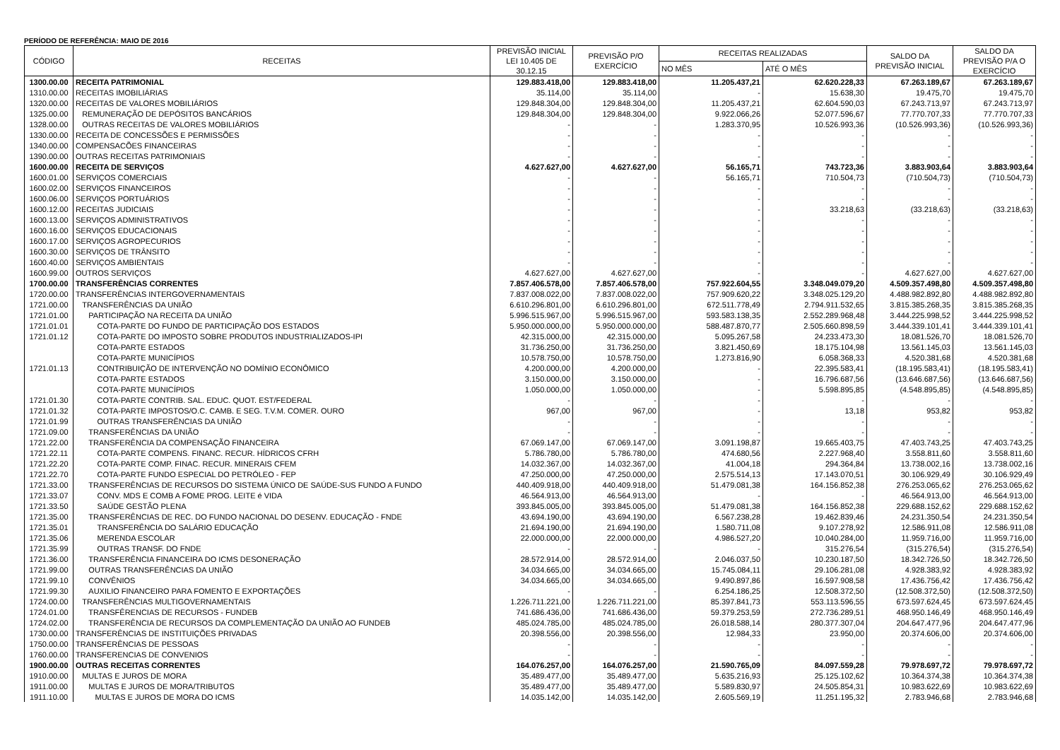PERÍODO DE REFERÊNCIA: MAIO DE 2016
| CÓDIGO | RECEITAS | PREVISÃO INICIAL LEI 10.405 DE 30.12.15 | PREVISÃO P/O EXERCÍCIO | RECEITAS REALIZADAS | | SALDO DA PREVISÃO INICIAL | SALDO DA PREVISÃO P/A O EXERCÍCIO |
| --- | --- | --- | --- | --- | --- | --- | --- |
| | | | | NO MÊS | ATÉ O MÊS | | |
| 1300.00.00 | RECEITA PATRIMONIAL | 129.883.418,00 | 129.883.418,00 | 11.205.437,21 | 62.620.228,33 | 67.263.189,67 | 67.263.189,67 |
| 1310.00.00 | RECEITAS IMOBILIÁRIAS | 35.114,00 | 35.114,00 | - | 15.638,30 | 19.475,70 | 19.475,70 |
| 1320.00.00 | RECEITAS DE VALORES MOBILIÁRIOS | 129.848.304,00 | 129.848.304,00 | 11.205.437,21 | 62.604.590,03 | 67.243.713,97 | 67.243.713,97 |
| 1325.00.00 | REMUNERAÇÃO DE DEPÓSITOS BANCÁRIOS | 129.848.304,00 | 129.848.304,00 | 9.922.066,26 | 52.077.596,67 | 77.770.707,33 | 77.770.707,33 |
| 1328.00.00 | OUTRAS RECEITAS DE VALORES MOBILIÁRIOS | - | - | 1.283.370,95 | 10.526.993,36 | (10.526.993,36) | (10.526.993,36) |
| 1330.00.00 | RECEITA DE CONCESSÕES E PERMISSÕES | - | - | - | - | - | - |
| 1340.00.00 | COMPENSACÕES FINANCEIRAS | - | - | - | - | - | - |
| 1390.00.00 | OUTRAS RECEITAS PATRIMONIAIS | - | - | - | - | - | - |
| 1600.00.00 | RECEITA DE SERVIÇOS | 4.627.627,00 | 4.627.627,00 | 56.165,71 | 743.723,36 | 3.883.903,64 | 3.883.903,64 |
| 1600.01.00 | SERVIÇOS COMERCIAIS | - | - | 56.165,71 | 710.504,73 | (710.504,73) | (710.504,73) |
| 1600.02.00 | SERVIÇOS FINANCEIROS | - | - | - | - | - | - |
| 1600.06.00 | SERVIÇOS PORTUÁRIOS | - | - | - | - | - | - |
| 1600.12.00 | RECEITAS JUDICIAIS | - | - | - | 33.218,63 | (33.218,63) | (33.218,63) |
| 1600.13.00 | SERVIÇOS ADMINISTRATIVOS | - | - | - | - | - | - |
| 1600.16.00 | SERVIÇOS EDUCACIONAIS | - | - | - | - | - | - |
| 1600.17.00 | SERVIÇOS AGROPECURIOS | - | - | - | - | - | - |
| 1600.30.00 | SERVIÇOS DE TRÂNSITO | - | - | - | - | - | - |
| 1600.40.00 | SERVIÇOS AMBIENTAIS | - | - | - | - | - | - |
| 1600.99.00 | OUTROS SERVIÇOS | 4.627.627,00 | 4.627.627,00 | - | - | 4.627.627,00 | 4.627.627,00 |
| 1700.00.00 | TRANSFERÊNCIAS CORRENTES | 7.857.406.578,00 | 7.857.406.578,00 | 757.922.604,55 | 3.348.049.079,20 | 4.509.357.498,80 | 4.509.357.498,80 |
| 1720.00.00 | TRANSFERÊNCIAS INTERGOVERNAMENTAIS | 7.837.008.022,00 | 7.837.008.022,00 | 757.909.620,22 | 3.348.025.129,20 | 4.488.982.892,80 | 4.488.982.892,80 |
| 1721.00.00 | TRANSFERÊNCIAS DA UNIÃO | 6.610.296.801,00 | 6.610.296.801,00 | 672.511.778,49 | 2.794.911.532,65 | 3.815.385.268,35 | 3.815.385.268,35 |
| 1721.01.00 | PARTICIPAÇÃO NA RECEITA DA UNIÃO | 5.996.515.967,00 | 5.996.515.967,00 | 593.583.138,35 | 2.552.289.968,48 | 3.444.225.998,52 | 3.444.225.998,52 |
| 1721.01.01 | COTA-PARTE DO FUNDO DE PARTICIPAÇÃO DOS ESTADOS | 5.950.000.000,00 | 5.950.000.000,00 | 588.487.870,77 | 2.505.660.898,59 | 3.444.339.101,41 | 3.444.339.101,41 |
| 1721.01.12 | COTA-PARTE DO IMPOSTO SOBRE PRODUTOS INDUSTRIALIZADOS-IPI | 42.315.000,00 | 42.315.000,00 | 5.095.267,58 | 24.233.473,30 | 18.081.526,70 | 18.081.526,70 |
| | COTA-PARTE ESTADOS | 31.736.250,00 | 31.736.250,00 | 3.821.450,69 | 18.175.104,98 | 13.561.145,03 | 13.561.145,03 |
| | COTA-PARTE MUNICÍPIOS | 10.578.750,00 | 10.578.750,00 | 1.273.816,90 | 6.058.368,33 | 4.520.381,68 | 4.520.381,68 |
| 1721.01.13 | CONTRIBUIÇÃO DE INTERVENÇÃO NO DOMÍNIO ECONÔMICO | 4.200.000,00 | 4.200.000,00 | - | 22.395.583,41 | (18.195.583,41) | (18.195.583,41) |
| | COTA-PARTE ESTADOS | 3.150.000,00 | 3.150.000,00 | - | 16.796.687,56 | (13.646.687,56) | (13.646.687,56) |
| | COTA-PARTE MUNICÍPIOS | 1.050.000,00 | 1.050.000,00 | - | 5.598.895,85 | (4.548.895,85) | (4.548.895,85) |
| 1721.01.30 | COTA-PARTE CONTRIB. SAL. EDUC. QUOT. EST/FEDERAL | - | - | - | - | - | - |
| 1721.01.32 | COTA-PARTE IMPOSTOS/O.C. CAMB. E SEG. T.V.M. COMER. OURO | 967,00 | 967,00 | - | 13,18 | 953,82 | 953,82 |
| 1721.01.99 | OUTRAS TRANSFERÊNCIAS DA UNIÃO | - | - | - | - | - | - |
| 1721.09.00 | TRANSFERÊNCIAS DA UNIÃO | - | - | - | - | - | - |
| 1721.22.00 | TRANSFERÊNCIA DA COMPENSAÇÃO FINANCEIRA | 67.069.147,00 | 67.069.147,00 | 3.091.198,87 | 19.665.403,75 | 47.403.743,25 | 47.403.743,25 |
| 1721.22.11 | COTA-PARTE COMPENS. FINANC. RECUR. HÍDRICOS CFRH | 5.786.780,00 | 5.786.780,00 | 474.680,56 | 2.227.968,40 | 3.558.811,60 | 3.558.811,60 |
| 1721.22.20 | COTA-PARTE COMP. FINAC. RECUR. MINERAIS CFEM | 14.032.367,00 | 14.032.367,00 | 41.004,18 | 294.364,84 | 13.738.002,16 | 13.738.002,16 |
| 1721.22.70 | COTA-PARTE FUNDO ESPECIAL DO PETRÓLEO - FEP | 47.250.000,00 | 47.250.000,00 | 2.575.514,13 | 17.143.070,51 | 30.106.929,49 | 30.106.929,49 |
| 1721.33.00 | TRANSFERÊNCIAS DE RECURSOS DO SISTEMA ÚNICO DE SAÚDE-SUS FUNDO A FUNDO | 440.409.918,00 | 440.409.918,00 | 51.479.081,38 | 164.156.852,38 | 276.253.065,62 | 276.253.065,62 |
| 1721.33.07 | CONV. MDS E COMB A FOME PROG. LEITE é VIDA | 46.564.913,00 | 46.564.913,00 | - | - | 46.564.913,00 | 46.564.913,00 |
| 1721.33.50 | SAÚDE GESTÃO PLENA | 393.845.005,00 | 393.845.005,00 | 51.479.081,38 | 164.156.852,38 | 229.688.152,62 | 229.688.152,62 |
| 1721.35.00 | TRANSFERÊNCIAS DE REC. DO FUNDO NACIONAL DO DESENV. EDUCAÇÃO - FNDE | 43.694.190,00 | 43.694.190,00 | 6.567.238,28 | 19.462.839,46 | 24.231.350,54 | 24.231.350,54 |
| 1721.35.01 | TRANSFERÊNCIA DO SALÁRIO EDUCAÇÃO | 21.694.190,00 | 21.694.190,00 | 1.580.711,08 | 9.107.278,92 | 12.586.911,08 | 12.586.911,08 |
| 1721.35.06 | MERENDA ESCOLAR | 22.000.000,00 | 22.000.000,00 | 4.986.527,20 | 10.040.284,00 | 11.959.716,00 | 11.959.716,00 |
| 1721.35.99 | OUTRAS TRANSF. DO FNDE | - | - | - | 315.276,54 | (315.276,54) | (315.276,54) |
| 1721.36.00 | TRANSFERÊNCIA FINANCEIRA DO ICMS DESONERAÇÃO | 28.572.914,00 | 28.572.914,00 | 2.046.037,50 | 10.230.187,50 | 18.342.726,50 | 18.342.726,50 |
| 1721.99.00 | OUTRAS TRANSFERÊNCIAS DA UNIÃO | 34.034.665,00 | 34.034.665,00 | 15.745.084,11 | 29.106.281,08 | 4.928.383,92 | 4.928.383,92 |
| 1721.99.10 | CONVÊNIOS | 34.034.665,00 | 34.034.665,00 | 9.490.897,86 | 16.597.908,58 | 17.436.756,42 | 17.436.756,42 |
| 1721.99.30 | AUXILIO FINANCEIRO PARA FOMENTO E EXPORTAÇÕES | - | - | 6.254.186,25 | 12.508.372,50 | (12.508.372,50) | (12.508.372,50) |
| 1724.00.00 | TRANSFERÊNCIAS MULTIGOVERNAMENTAIS | 1.226.711.221,00 | 1.226.711.221,00 | 85.397.841,73 | 553.113.596,55 | 673.597.624,45 | 673.597.624,45 |
| 1724.01.00 | TRANSFÊRENCIAS DE RECURSOS - FUNDEB | 741.686.436,00 | 741.686.436,00 | 59.379.253,59 | 272.736.289,51 | 468.950.146,49 | 468.950.146,49 |
| 1724.02.00 | TRANSFERÊNCIA DE RECURSOS DA COMPLEMENTAÇÃO DA UNIÃO AO FUNDEB | 485.024.785,00 | 485.024.785,00 | 26.018.588,14 | 280.377.307,04 | 204.647.477,96 | 204.647.477,96 |
| 1730.00.00 | TRANSFERÊNCIAS DE INSTITUIÇÕES PRIVADAS | 20.398.556,00 | 20.398.556,00 | 12.984,33 | 23.950,00 | 20.374.606,00 | 20.374.606,00 |
| 1750.00.00 | TRANSFERÊNCIAS DE PESSOAS | - | - | - | - | - | - |
| 1760.00.00 | TRANSFERENCIAS DE CONVENIOS | - | - | - | - | - | - |
| 1900.00.00 | OUTRAS RECEITAS CORRENTES | 164.076.257,00 | 164.076.257,00 | 21.590.765,09 | 84.097.559,28 | 79.978.697,72 | 79.978.697,72 |
| 1910.00.00 | MULTAS E JUROS DE MORA | 35.489.477,00 | 35.489.477,00 | 5.635.216,93 | 25.125.102,62 | 10.364.374,38 | 10.364.374,38 |
| 1911.00.00 | MULTAS E JUROS DE MORA/TRIBUTOS | 35.489.477,00 | 35.489.477,00 | 5.589.830,97 | 24.505.854,31 | 10.983.622,69 | 10.983.622,69 |
| 1911.10.00 | MULTAS E JUROS DE MORA DO ICMS | 14.035.142,00 | 14.035.142,00 | 2.605.569,19 | 11.251.195,32 | 2.783.946,68 | 2.783.946,68 |